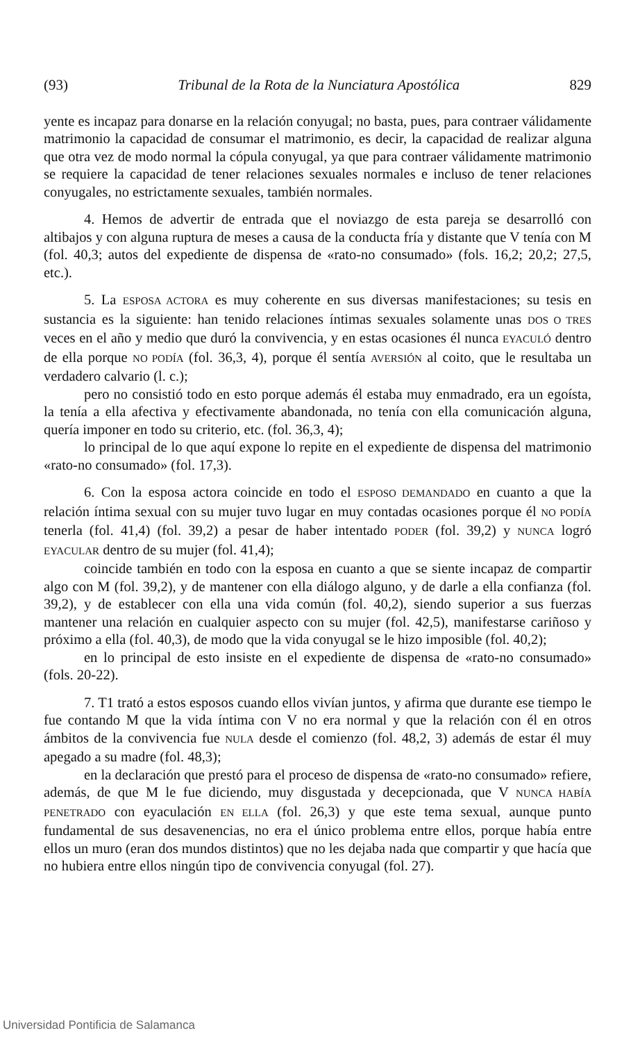(93) Tribunal de la Rota de la Nunciatura Apostólica 829
yente es incapaz para donarse en la relación conyugal; no basta, pues, para contraer válidamente matrimonio la capacidad de consumar el matrimonio, es decir, la capacidad de realizar alguna que otra vez de modo normal la cópula conyugal, ya que para contraer válidamente matrimonio se requiere la capacidad de tener relaciones sexuales normales e incluso de tener relaciones conyugales, no estrictamente sexuales, también normales.
4. Hemos de advertir de entrada que el noviazgo de esta pareja se desarrolló con altibajos y con alguna ruptura de meses a causa de la conducta fría y distante que V tenía con M (fol. 40,3; autos del expediente de dispensa de «rato-no consumado» (fols. 16,2; 20,2; 27,5, etc.).
5. La ESPOSA ACTORA es muy coherente en sus diversas manifestaciones; su tesis en sustancia es la siguiente: han tenido relaciones íntimas sexuales solamente unas DOS O TRES veces en el año y medio que duró la convivencia, y en estas ocasiones él nunca EYACULÓ dentro de ella porque NO PODÍA (fol. 36,3, 4), porque él sentía AVERSIÓN al coito, que le resultaba un verdadero calvario (l. c.);
pero no consistió todo en esto porque además él estaba muy enmadrado, era un egoísta, la tenía a ella afectiva y efectivamente abandonada, no tenía con ella comunicación alguna, quería imponer en todo su criterio, etc. (fol. 36,3, 4);
lo principal de lo que aquí expone lo repite en el expediente de dispensa del matrimonio «rato-no consumado» (fol. 17,3).
6. Con la esposa actora coincide en todo el ESPOSO DEMANDADO en cuanto a que la relación íntima sexual con su mujer tuvo lugar en muy contadas ocasiones porque él NO PODÍA tenerla (fol. 41,4) (fol. 39,2) a pesar de haber intentado PODER (fol. 39,2) y NUNCA logró EYACULAR dentro de su mujer (fol. 41,4);
coincide también en todo con la esposa en cuanto a que se siente incapaz de compartir algo con M (fol. 39,2), y de mantener con ella diálogo alguno, y de darle a ella confianza (fol. 39,2), y de establecer con ella una vida común (fol. 40,2), siendo superior a sus fuerzas mantener una relación en cualquier aspecto con su mujer (fol. 42,5), manifestarse cariñoso y próximo a ella (fol. 40,3), de modo que la vida conyugal se le hizo imposible (fol. 40,2);
en lo principal de esto insiste en el expediente de dispensa de «rato-no consumado» (fols. 20-22).
7. T1 trató a estos esposos cuando ellos vivían juntos, y afirma que durante ese tiempo le fue contando M que la vida íntima con V no era normal y que la relación con él en otros ámbitos de la convivencia fue NULA desde el comienzo (fol. 48,2, 3) además de estar él muy apegado a su madre (fol. 48,3);
en la declaración que prestó para el proceso de dispensa de «rato-no consumado» refiere, además, de que M le fue diciendo, muy disgustada y decepcionada, que V NUNCA HABÍA PENETRADO con eyaculación EN ELLA (fol. 26,3) y que este tema sexual, aunque punto fundamental de sus desavenencias, no era el único problema entre ellos, porque había entre ellos un muro (eran dos mundos distintos) que no les dejaba nada que compartir y que hacía que no hubiera entre ellos ningún tipo de convivencia conyugal (fol. 27).
Universidad Pontificia de Salamanca